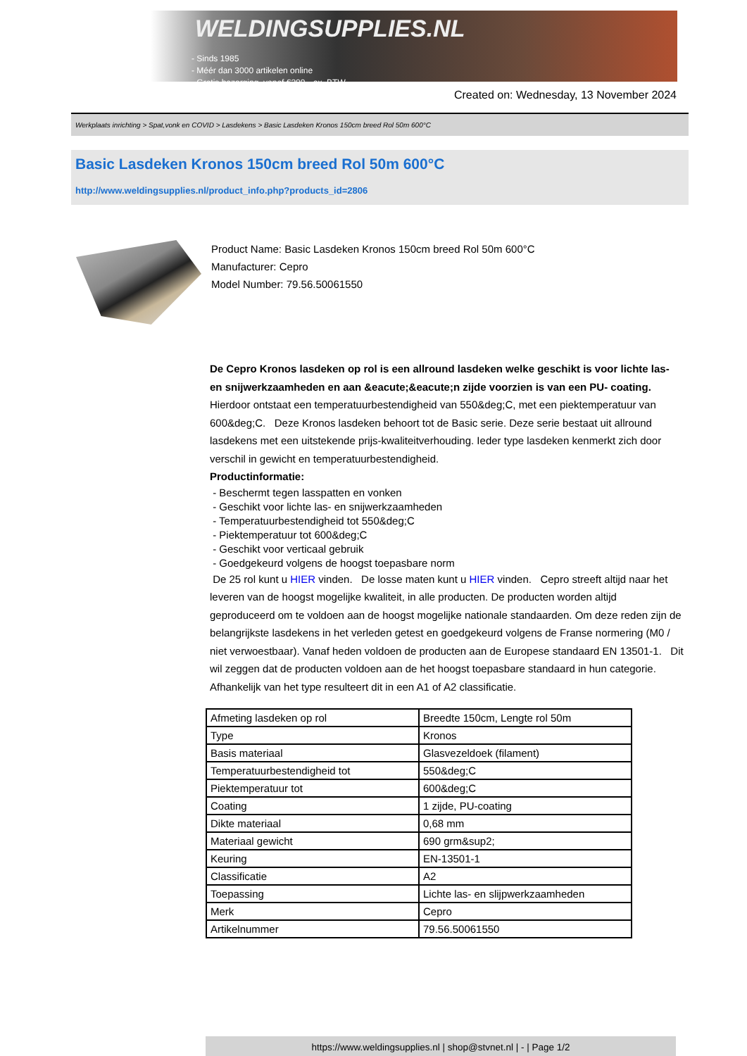WELDINGSUPPLIES.NL
- Sinds 1985
- Méér dan 3000 artikelen online
- Gratis bezorging, vanaf €200,--ex. BTW
Created on: Wednesday, 13 November 2024
Werkplaats inrichting > Spat,vonk en COVID > Lasdekens > Basic Lasdeken Kronos 150cm breed Rol 50m 600°C
Basic Lasdeken Kronos 150cm breed Rol 50m 600°C
http://www.weldingsupplies.nl/product_info.php?products_id=2806
Product Name: Basic Lasdeken Kronos 150cm breed Rol 50m 600°C
Manufacturer: Cepro
Model Number: 79.56.50061550
De Cepro Kronos lasdeken op rol is een allround lasdeken welke geschikt is voor lichte las- en snijwerkzaamheden en aan &eacute;&eacute;n zijde voorzien is van een PU- coating. Hierdoor ontstaat een temperatuurbestendigheid van 550&deg;C, met een piektemperatuur van 600&deg;C. Deze Kronos lasdeken behoort tot de Basic serie. Deze serie bestaat uit allround lasdekens met een uitstekende prijs-kwaliteitverhouding. Ieder type lasdeken kenmerkt zich door verschil in gewicht en temperatuurbestendigheid.
Productinformatie:
- Beschermt tegen lasspatten en vonken
- Geschikt voor lichte las- en snijwerkzaamheden
- Temperatuurbestendigheid tot 550&deg;C
- Piektemperatuur tot 600&deg;C
- Geschikt voor verticaal gebruik
- Goedgekeurd volgens de hoogst toepasbare norm
De 25 rol kunt u HIER vinden. De losse maten kunt u HIER vinden. Cepro streeft altijd naar het leveren van de hoogst mogelijke kwaliteit, in alle producten. De producten worden altijd geproduceerd om te voldoen aan de hoogst mogelijke nationale standaarden. Om deze reden zijn de belangrijkste lasdekens in het verleden getest en goedgekeurd volgens de Franse normering (M0 / niet verwoestbaar). Vanaf heden voldoen de producten aan de Europese standaard EN 13501-1. Dit wil zeggen dat de producten voldoen aan de het hoogst toepasbare standaard in hun categorie. Afhankelijk van het type resulteert dit in een A1 of A2 classificatie.
| Afmeting lasdeken op rol | Breedte 150cm, Lengte rol 50m |
| Type | Kronos |
| Basis materiaal | Glasvezeldoek (filament) |
| Temperatuurbestendigheid tot | 550&deg;C |
| Piektemperatuur tot | 600&deg;C |
| Coating | 1 zijde, PU-coating |
| Dikte materiaal | 0,68 mm |
| Materiaal gewicht | 690 grm&sup2; |
| Keuring | EN-13501-1 |
| Classificatie | A2 |
| Toepassing | Lichte las- en slijpwerkzaamheden |
| Merk | Cepro |
| Artikelnummer | 79.56.50061550 |
https://www.weldingsupplies.nl | shop@stvnet.nl | - | Page 1/2